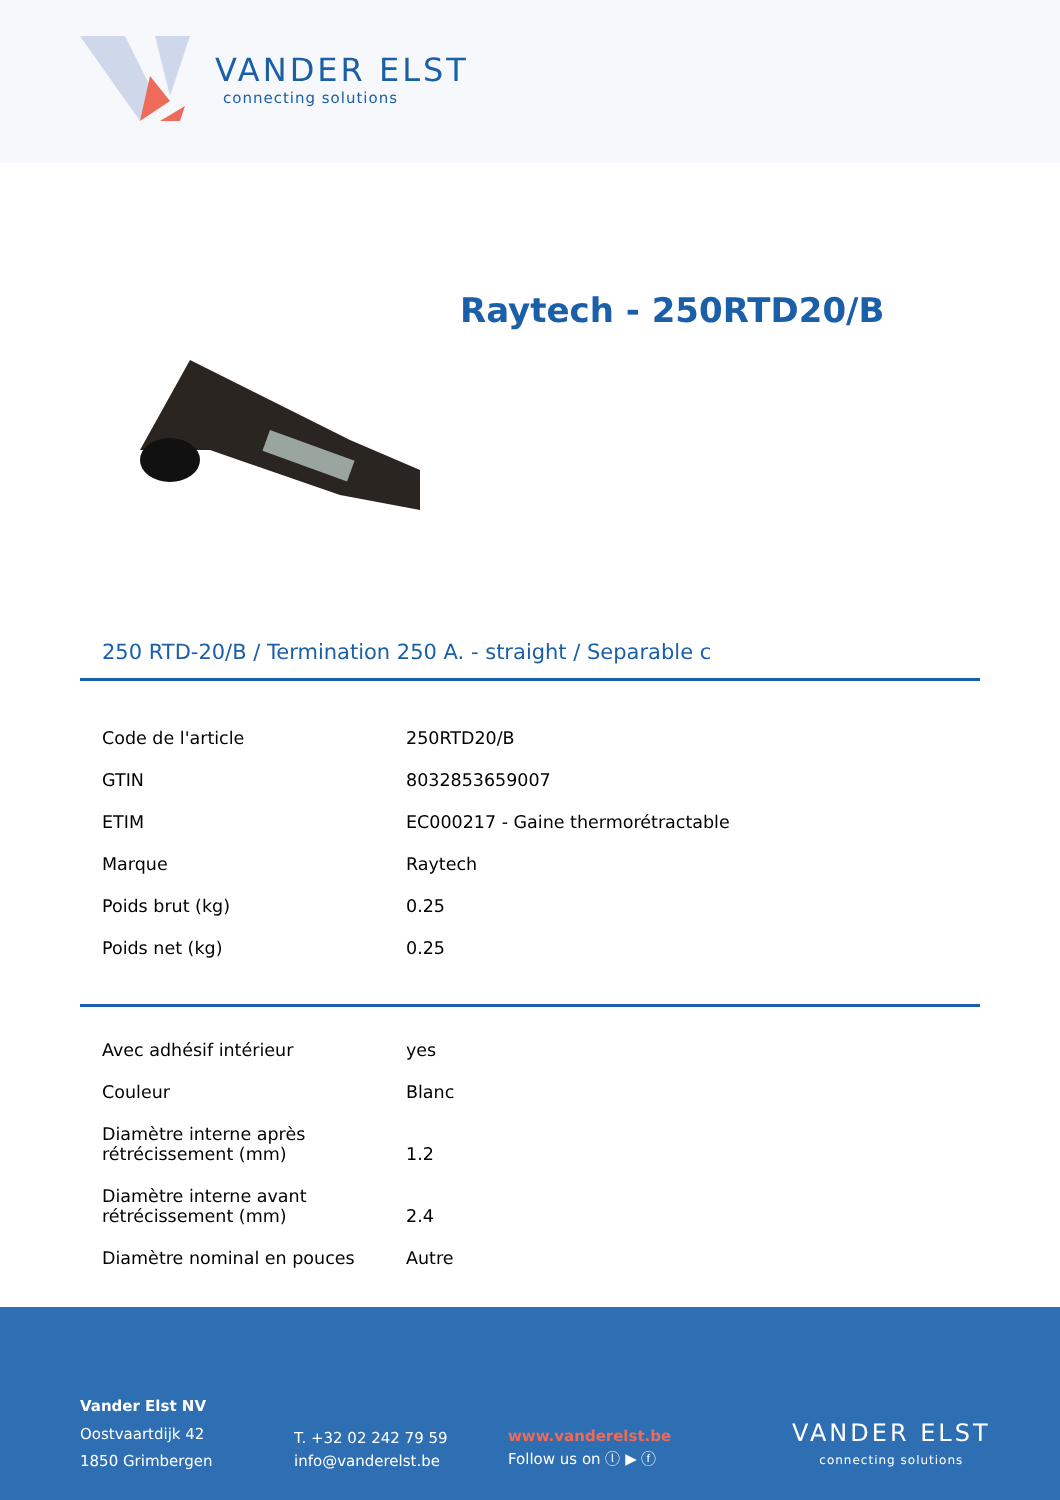VANDER ELST
connecting solutions
Raytech - 250RTD20/B
250 RTD-20/B / Termination 250 A. - straight / Separable c
| Code de l'article | 250RTD20/B |
| GTIN | 8032853659007 |
| ETIM | EC000217 - Gaine thermorétractable |
| Marque | Raytech |
| Poids brut (kg) | 0.25 |
| Poids net (kg) | 0.25 |
| Avec adhésif intérieur | yes |
| Couleur | Blanc |
| Diamètre interne après rétrécissement (mm) | 1.2 |
| Diamètre interne avant rétrécissement (mm) | 2.4 |
| Diamètre nominal en pouces | Autre |
Vander Elst NV
Oostvaartdijk 42
1850 Grimbergen
T. +32 02 242 79 59
info@vanderelst.be
www.vanderelst.be
Follow us on ⓛ ▶ ⓕ
VANDER ELST
connecting solutions